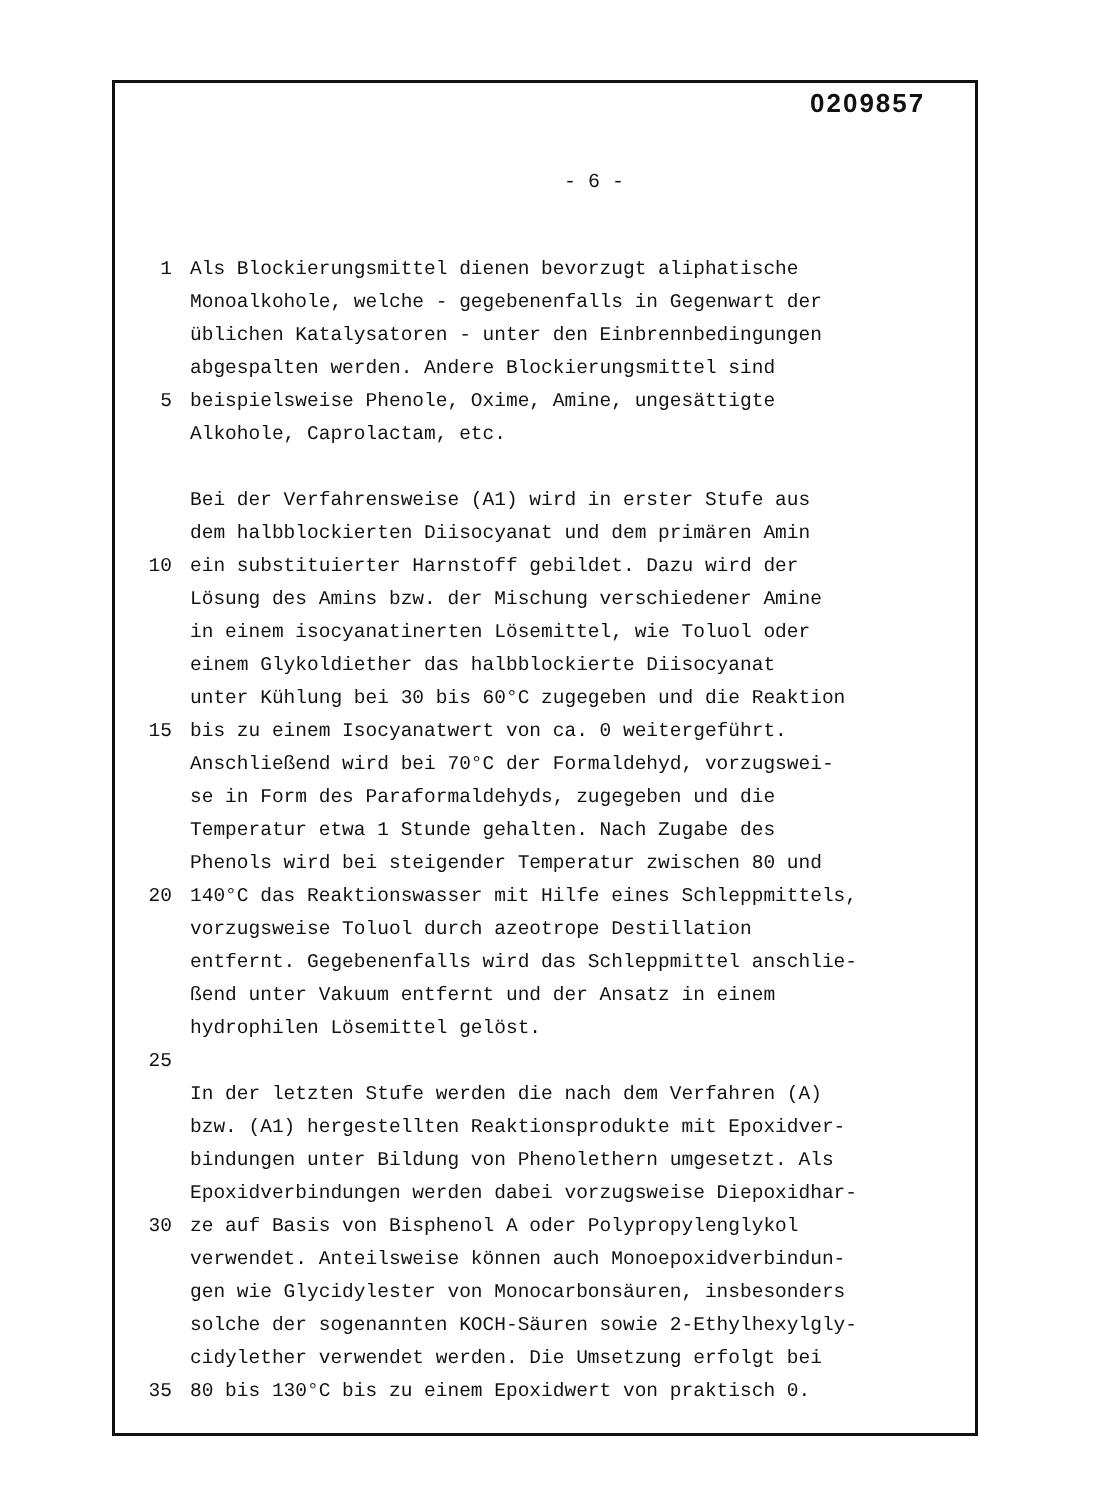0209857
- 6 -
1 Als Blockierungsmittel dienen bevorzugt aliphatische
Monoalkohole, welche - gegebenenfalls in Gegenwart der
üblichen Katalysatoren - unter den Einbrennbedingungen
abgespalten werden. Andere Blockierungsmittel sind
5 beispielsweise Phenole, Oxime, Amine, ungesättigte
Alkohole, Caprolactam, etc.
Bei der Verfahrensweise (A1) wird in erster Stufe aus
dem halbblockierten Diisocyanat und dem primären Amin
10 ein substituierter Harnstoff gebildet. Dazu wird der
Lösung des Amins bzw. der Mischung verschiedener Amine
in einem isocyanatinerten Lösemittel, wie Toluol oder
einem Glykoldiether das halbblockierte Diisocyanat
unter Kühlung bei 30 bis 60°C zugegeben und die Reaktion
15 bis zu einem Isocyanatwert von ca. 0 weitergeführt.
Anschließend wird bei 70°C der Formaldehyd, vorzugswei-
se in Form des Paraformaldehyds, zugegeben und die
Temperatur etwa 1 Stunde gehalten. Nach Zugabe des
Phenols wird bei steigender Temperatur zwischen 80 und
20 140°C das Reaktionswasser mit Hilfe eines Schleppmittels,
vorzugsweise Toluol durch azeotrope Destillation
entfernt. Gegebenenfalls wird das Schleppmittel anschlie-
ßend unter Vakuum entfernt und der Ansatz in einem
hydrophilen Lösemittel gelöst.
25
In der letzten Stufe werden die nach dem Verfahren (A)
bzw. (A1) hergestellten Reaktionsprodukte mit Epoxidver-
bindungen unter Bildung von Phenolethern umgesetzt. Als
Epoxidverbindungen werden dabei vorzugsweise Diepoxidhar-
30 ze auf Basis von Bisphenol A oder Polypropylenglykol
verwendet. Anteilsweise können auch Monoepoxidverbindun-
gen wie Glycidylester von Monocarbonsäuren, insbesonders
solche der sogenannten KOCH-Säuren sowie 2-Ethylhexylgly-
cidylether verwendet werden. Die Umsetzung erfolgt bei
35 80 bis 130°C bis zu einem Epoxidwert von praktisch 0.